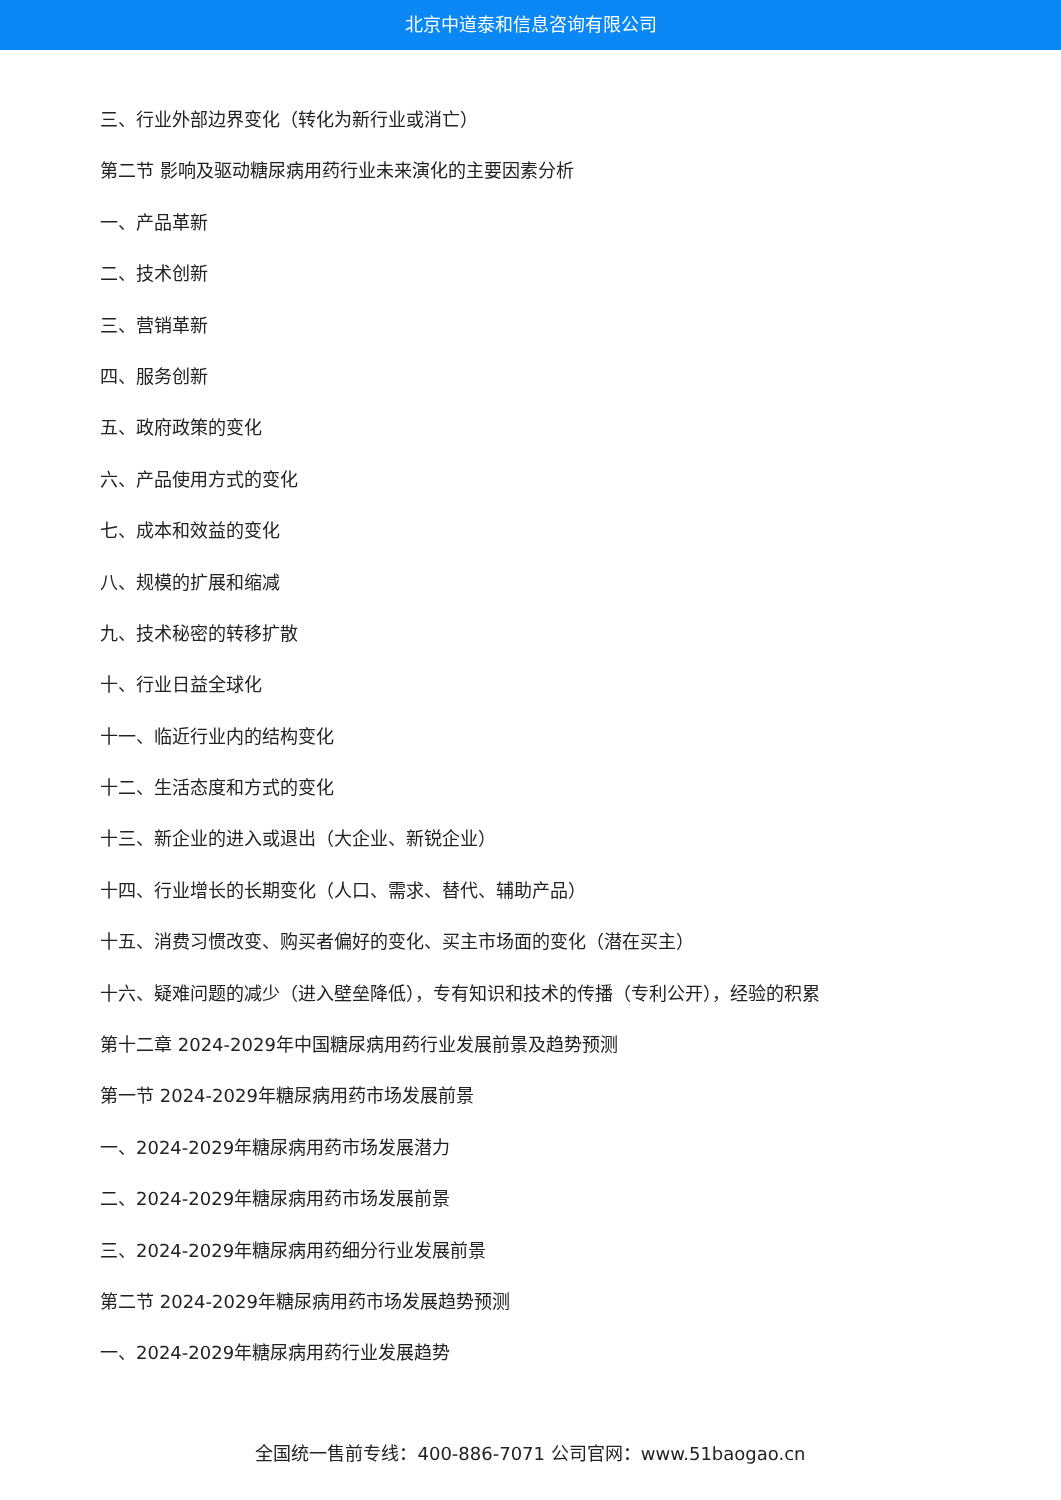北京中道泰和信息咨询有限公司
三、行业外部边界变化（转化为新行业或消亡）
第二节 影响及驱动糖尿病用药行业未来演化的主要因素分析
一、产品革新
二、技术创新
三、营销革新
四、服务创新
五、政府政策的变化
六、产品使用方式的变化
七、成本和效益的变化
八、规模的扩展和缩减
九、技术秘密的转移扩散
十、行业日益全球化
十一、临近行业内的结构变化
十二、生活态度和方式的变化
十三、新企业的进入或退出（大企业、新锐企业）
十四、行业增长的长期变化（人口、需求、替代、辅助产品）
十五、消费习惯改变、购买者偏好的变化、买主市场面的变化（潜在买主）
十六、疑难问题的减少（进入壁垒降低），专有知识和技术的传播（专利公开），经验的积累
第十二章 2024-2029年中国糖尿病用药行业发展前景及趋势预测
第一节 2024-2029年糖尿病用药市场发展前景
一、2024-2029年糖尿病用药市场发展潜力
二、2024-2029年糖尿病用药市场发展前景
三、2024-2029年糖尿病用药细分行业发展前景
第二节 2024-2029年糖尿病用药市场发展趋势预测
一、2024-2029年糖尿病用药行业发展趋势
全国统一售前专线：400-886-7071 公司官网：www.51baogao.cn